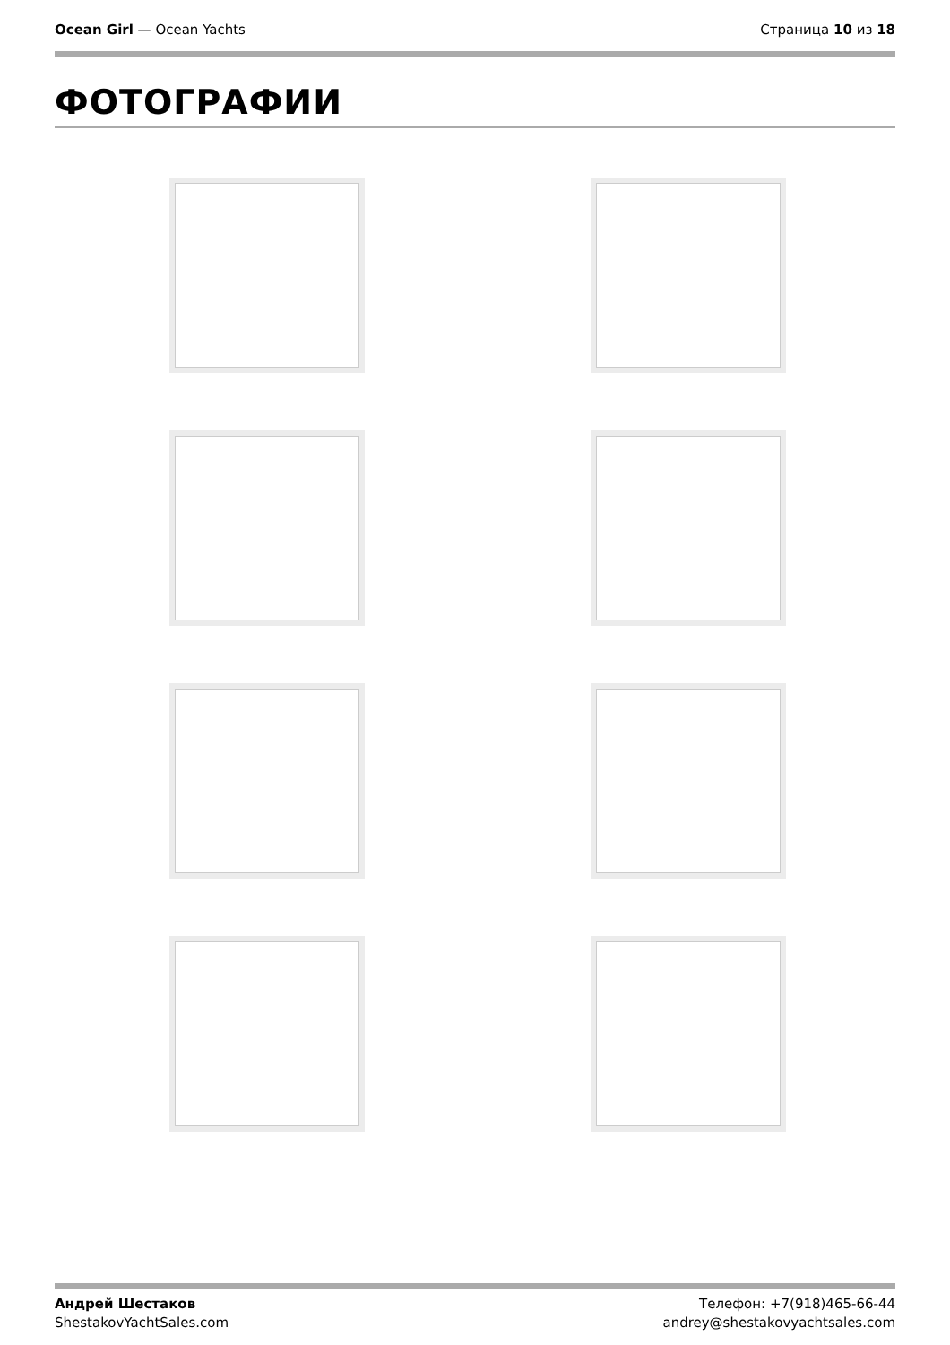Ocean Girl — Ocean Yachts Страница 10 из 18
ФОТОГРАФИИ
Андрей Шестаков
ShestakovYachtSales.com
Телефон: +7(918)465-66-44
andrey@shestakovyachtsales.com